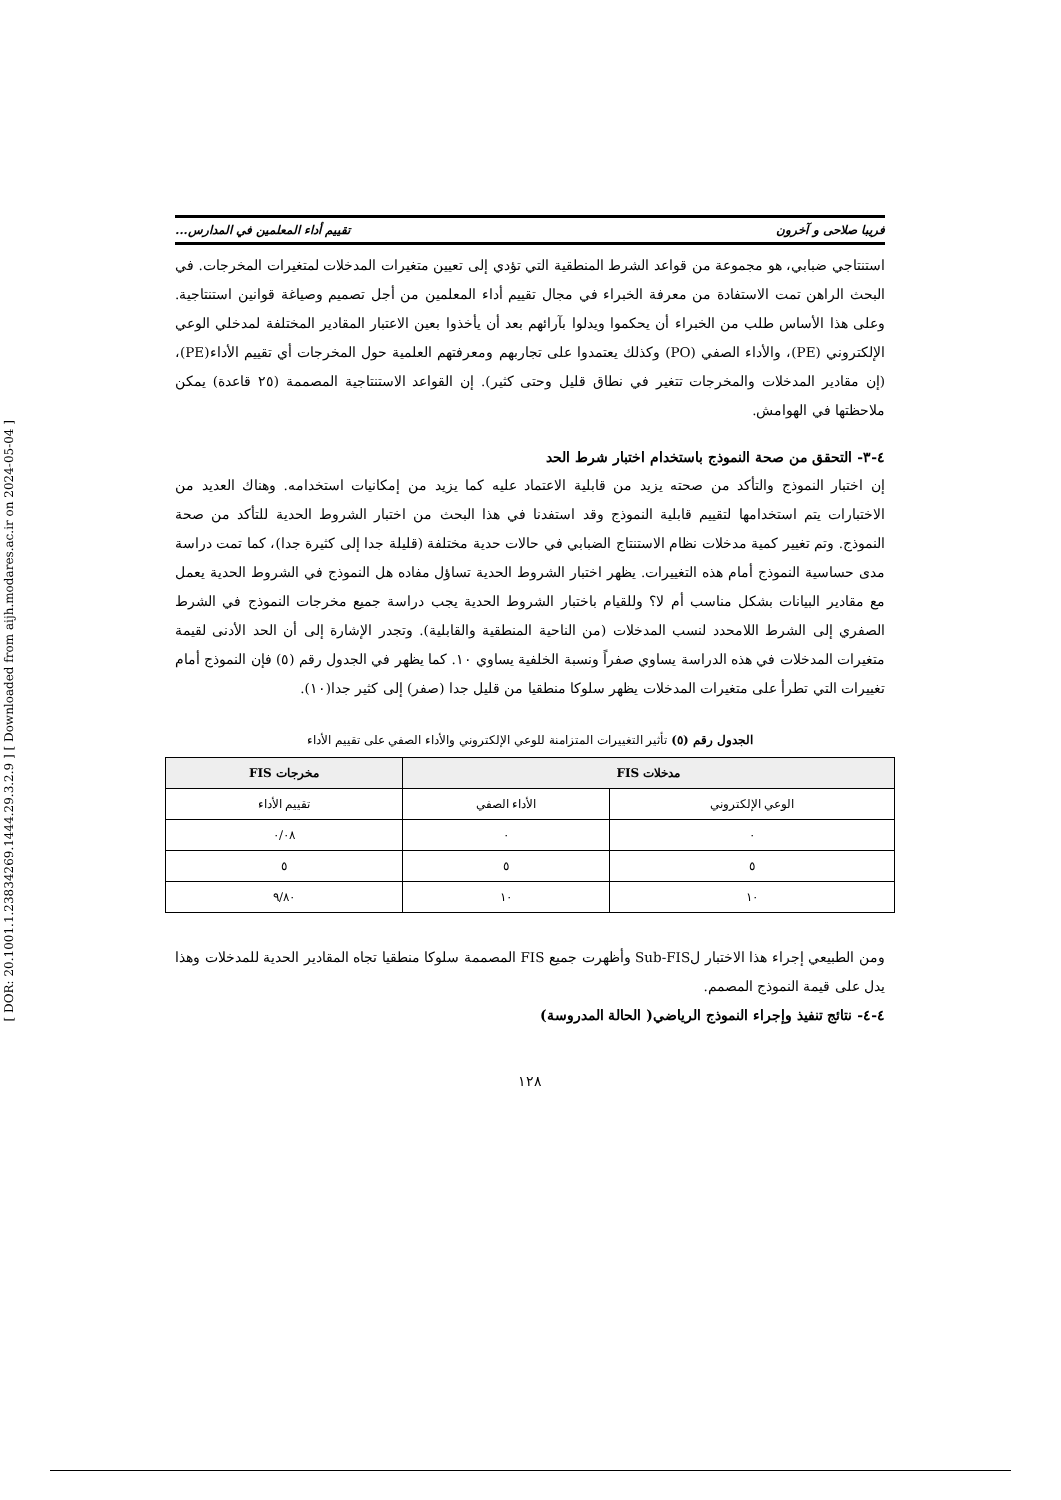[ DOR: 20.1001.1.23834269.1444.29.3.2.9 ] [ Downloaded from aijh.modares.ac.ir on 2024-05-04 ]
فریبا صلاحی و آخرون تقييم أداء المعلمين في المدارس...
استنتاجي ضبابي، هو مجموعة من قواعد الشرط المنطقية التي تؤدي إلى تعيين متغيرات المدخلات لمتغيرات المخرجات. في البحث الراهن تمت الاستفادة من معرفة الخبراء في مجال تقييم أداء المعلمين من أجل تصميم وصياغة قوانين استنتاجية. وعلى هذا الأساس طلب من الخبراء أن يحكموا ويدلوا بآرائهم بعد أن يأخذوا بعين الاعتبار المقادير المختلفة لمدخلي الوعي الإلكتروني (PE)، والأداء الصفي (PO) وكذلك يعتمدوا على تجاربهم ومعرفتهم العلمية حول المخرجات أي تقييم الأداء(PE)، (إن مقادير المدخلات والمخرجات تتغير في نطاق قليل وحتى كثير). إن القواعد الاستنتاجية المصممة (٢٥ قاعدة) يمكن ملاحظتها في الهوامش.
٤-٣- التحقق من صحة النموذج باستخدام اختبار شرط الحد
إن اختبار النموذج والتأكد من صحته يزيد من قابلية الاعتماد عليه كما يزيد من إمكانيات استخدامه. وهناك العديد من الاختبارات يتم استخدامها لتقييم قابلية النموذج وقد استفدنا في هذا البحث من اختبار الشروط الحدية للتأكد من صحة النموذج. وتم تغيير كمية مدخلات نظام الاستنتاج الضبابي في حالات حدية مختلفة (قليلة جدا إلى كثيرة جدا)، كما تمت دراسة مدى حساسية النموذج أمام هذه التغييرات. يظهر اختبار الشروط الحدية تساؤل مفاده هل النموذج في الشروط الحدية يعمل مع مقادير البيانات بشكل مناسب أم لا؟ وللقيام باختبار الشروط الحدية يجب دراسة جميع مخرجات النموذج في الشرط الصفري إلى الشرط اللامحدد لنسب المدخلات (من الناحية المنطقية والقابلية). وتجدر الإشارة إلى أن الحد الأدنى لقيمة متغيرات المدخلات في هذه الدراسة يساوي صفراً ونسبة الخلفية يساوي ١٠. كما يظهر في الجدول رقم (٥) فإن النموذج أمام تغييرات التي تطرأ على متغيرات المدخلات يظهر سلوكا منطقيا من قليل جدا (صفر) إلى كثير جدا(١٠).
الجدول رقم (٥) تأثير التغييرات المتزامنة للوعي الإلكتروني والأداء الصفي على تقييم الأداء
| مدخلات FIS | | مخرجات FIS |
| --- | --- | --- |
| الوعي الإلكتروني | الأداء الصفي | تقييم الأداء |
| ٠ | ٠ | ٠/٠٨ |
| ٥ | ٥ | ٥ |
| ١٠ | ١٠ | ٩/٨٠ |
ومن الطبيعي إجراء هذا الاختبار لSub-FIS وأظهرت جميع FIS المصممة سلوكا منطقيا تجاه المقادير الحدية للمدخلات وهذا يدل على قيمة النموذج المصمم.
٤-٤- نتائج تنفيذ وإجراء النموذج الرياضي( الحالة المدروسة)
١٢٨